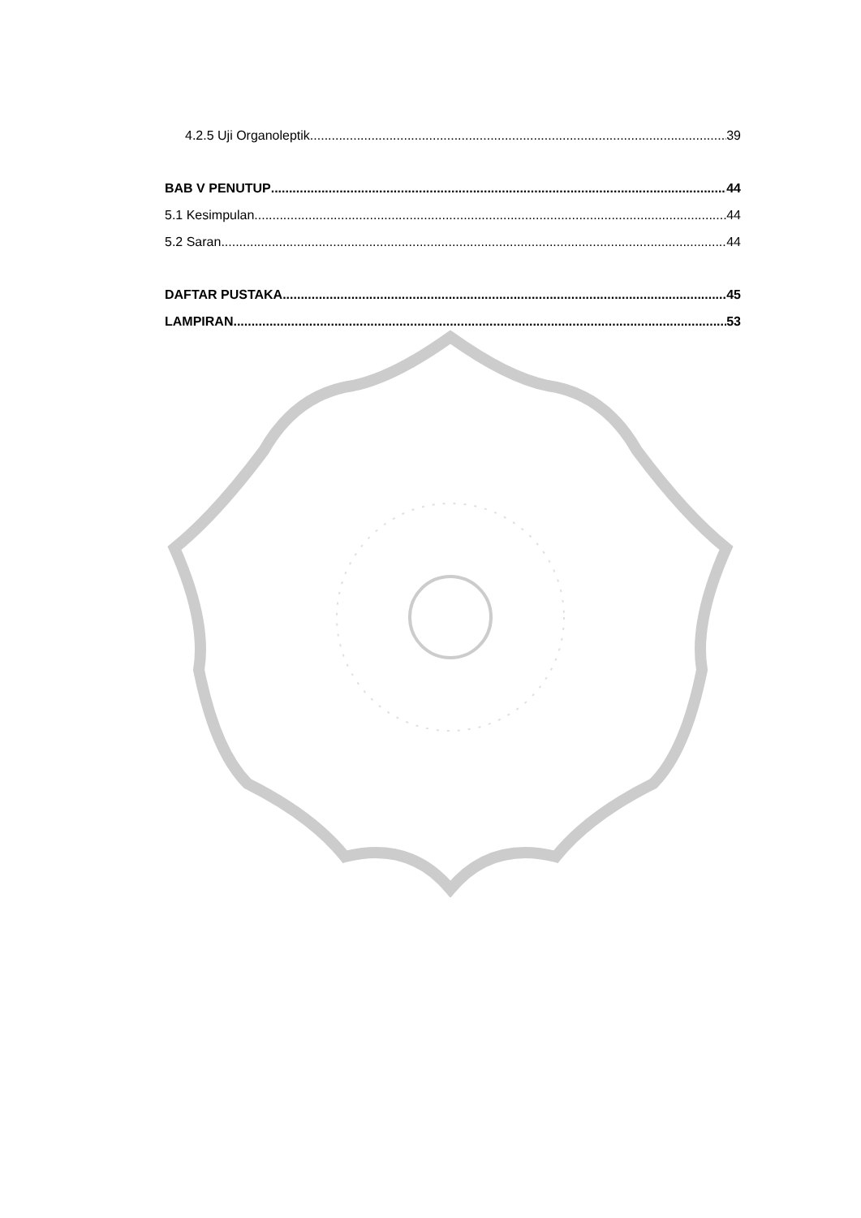4.2.5 Uji Organoleptik 39
BAB V PENUTUP 44
5.1 Kesimpulan 44
5.2 Saran 44
DAFTAR PUSTAKA 45
LAMPIRAN 53